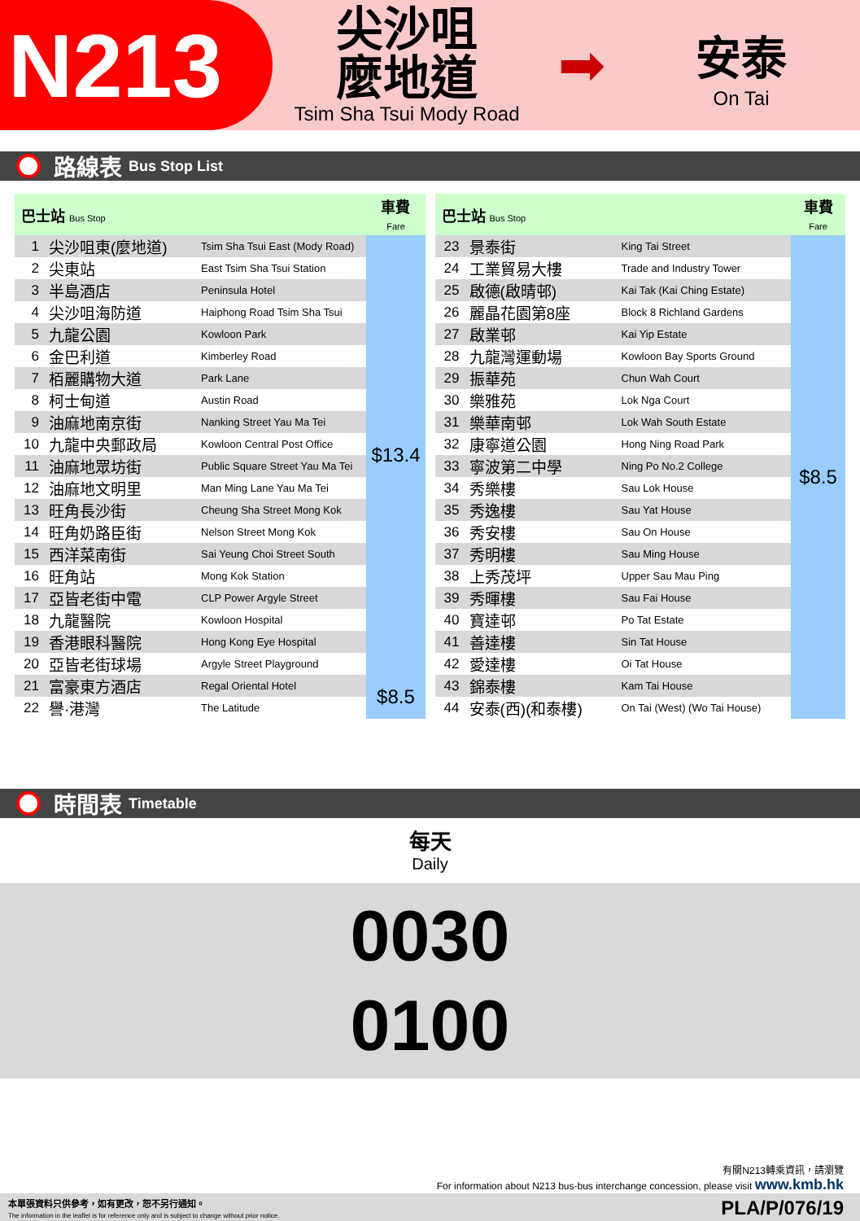N213
尖沙咀
麼地道
Tsim Sha Tsui Mody Road
➡
安泰
On Tai
路線表 Bus Stop List
| 巴士站 Bus Stop | | | 車費 Fare |
| --- | --- | --- | --- |
| 1 | 尖沙咀東(麼地道) | Tsim Sha Tsui East (Mody Road) | $13.4 |
| 2 | 尖東站 | East Tsim Sha Tsui Station | |
| 3 | 半島酒店 | Peninsula Hotel | |
| 4 | 尖沙咀海防道 | Haiphong Road Tsim Sha Tsui | |
| 5 | 九龍公園 | Kowloon Park | |
| 6 | 金巴利道 | Kimberley Road | |
| 7 | 栢麗購物大道 | Park Lane | |
| 8 | 柯士甸道 | Austin Road | |
| 9 | 油麻地南京街 | Nanking Street Yau Ma Tei | |
| 10 | 九龍中央郵政局 | Kowloon Central Post Office | |
| 11 | 油麻地眾坊街 | Public Square Street Yau Ma Tei | |
| 12 | 油麻地文明里 | Man Ming Lane Yau Ma Tei | |
| 13 | 旺角長沙街 | Cheung Sha Street Mong Kok | |
| 14 | 旺角奶路臣街 | Nelson Street Mong Kok | |
| 15 | 西洋菜南街 | Sai Yeung Choi Street South | |
| 16 | 旺角站 | Mong Kok Station | |
| 17 | 亞皆老街中電 | CLP Power Argyle Street | |
| 18 | 九龍醫院 | Kowloon Hospital | |
| 19 | 香港眼科醫院 | Hong Kong Eye Hospital | |
| 20 | 亞皆老街球場 | Argyle Street Playground | |
| 21 | 富豪東方酒店 | Regal Oriental Hotel | $8.5 |
| 22 | 譽·港灣 | The Latitude | |
| 巴士站 Bus Stop | | | 車費 Fare |
| --- | --- | --- | --- |
| 23 | 景泰街 | King Tai Street | $8.5 |
| 24 | 工業貿易大樓 | Trade and Industry Tower | |
| 25 | 啟德(啟晴邨) | Kai Tak (Kai Ching Estate) | |
| 26 | 麗晶花園第8座 | Block 8 Richland Gardens | |
| 27 | 啟業邨 | Kai Yip Estate | |
| 28 | 九龍灣運動場 | Kowloon Bay Sports Ground | |
| 29 | 振華苑 | Chun Wah Court | |
| 30 | 樂雅苑 | Lok Nga Court | |
| 31 | 樂華南邨 | Lok Wah South Estate | |
| 32 | 康寧道公園 | Hong Ning Road Park | |
| 33 | 寧波第二中學 | Ning Po No.2 College | |
| 34 | 秀樂樓 | Sau Lok House | |
| 35 | 秀逸樓 | Sau Yat House | |
| 36 | 秀安樓 | Sau On House | |
| 37 | 秀明樓 | Sau Ming House | |
| 38 | 上秀茂坪 | Upper Sau Mau Ping | |
| 39 | 秀暉樓 | Sau Fai House | |
| 40 | 寶達邨 | Po Tat Estate | |
| 41 | 善達樓 | Sin Tat House | |
| 42 | 愛達樓 | Oi Tat House | |
| 43 | 錦泰樓 | Kam Tai House | |
| 44 | 安泰(西)(和泰樓) | On Tai (West) (Wo Tai House) | |
時間表 Timetable
每天
Daily
0030
0100
有關N213轉乘資訊，請瀏覽
For information about N213 bus-bus interchange concession, please visit www.kmb.hk
本單張資料只供參考，如有更改，恕不另行通知。
The information in the leaflet is for reference only and is subject to change without prior notice.
PLA/P/076/19